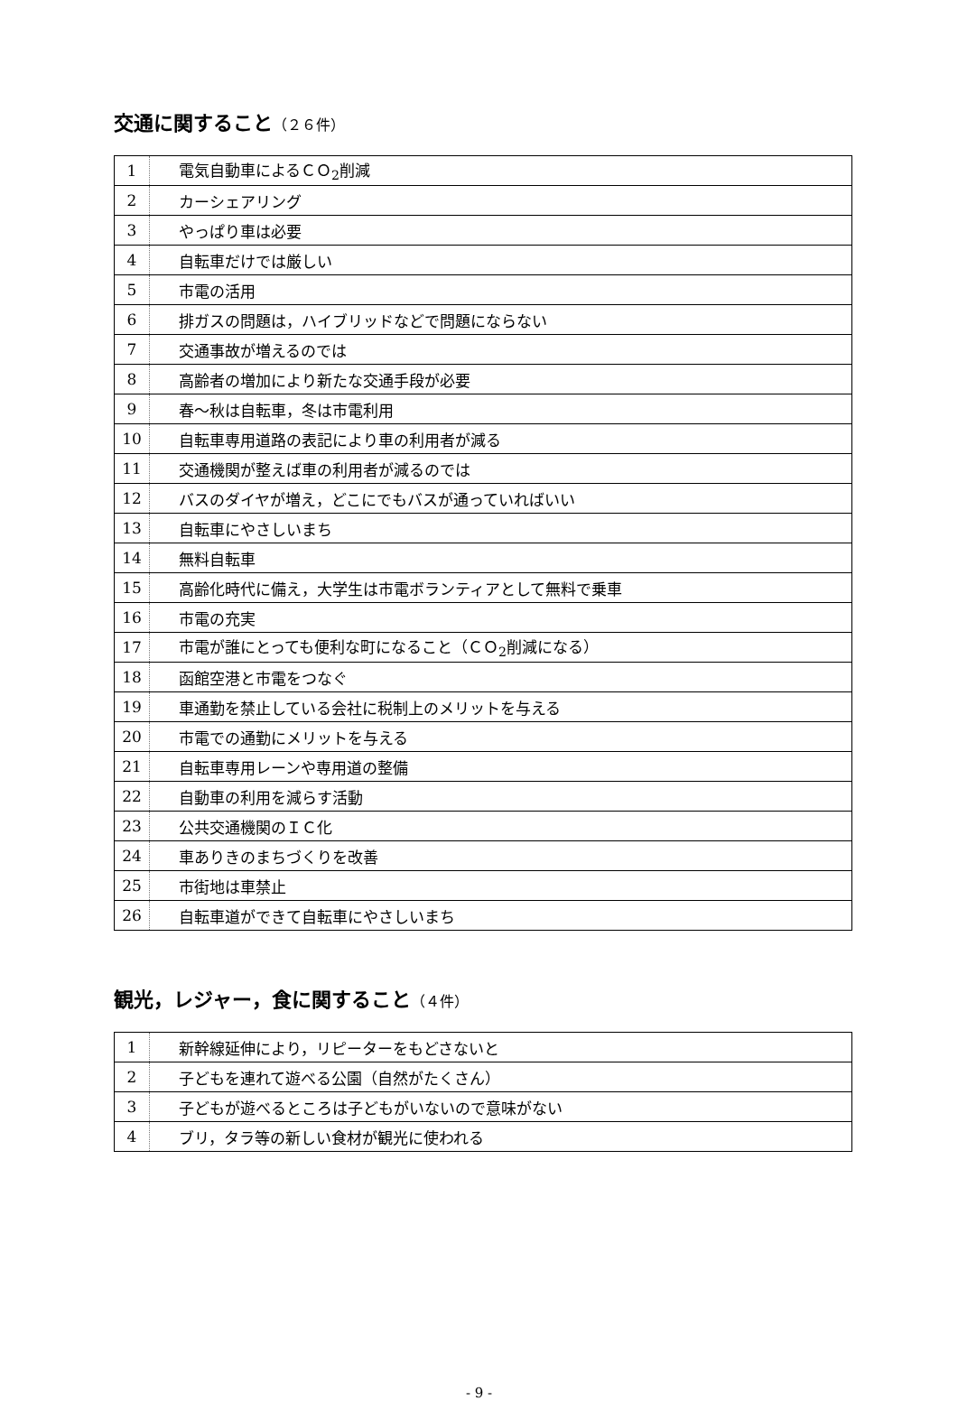交通に関すること（２６件）
| 1 | 電気自動車によるＣＯ<sub>2</sub>削減 |
| 2 | カーシェアリング |
| 3 | やっぱり車は必要 |
| 4 | 自転車だけでは厳しい |
| 5 | 市電の活用 |
| 6 | 排ガスの問題は，ハイブリッドなどで問題にならない |
| 7 | 交通事故が増えるのでは |
| 8 | 高齢者の増加により新たな交通手段が必要 |
| 9 | 春～秋は自転車，冬は市電利用 |
| 10 | 自転車専用道路の表記により車の利用者が減る |
| 11 | 交通機関が整えば車の利用者が減るのでは |
| 12 | バスのダイヤが増え，どこにでもバスが通っていればいい |
| 13 | 自転車にやさしいまち |
| 14 | 無料自転車 |
| 15 | 高齢化時代に備え，大学生は市電ボランティアとして無料で乗車 |
| 16 | 市電の充実 |
| 17 | 市電が誰にとっても便利な町になること（ＣＯ<sub>2</sub>削減になる） |
| 18 | 函館空港と市電をつなぐ |
| 19 | 車通勤を禁止している会社に税制上のメリットを与える |
| 20 | 市電での通勤にメリットを与える |
| 21 | 自転車専用レーンや専用道の整備 |
| 22 | 自動車の利用を減らす活動 |
| 23 | 公共交通機関のＩＣ化 |
| 24 | 車ありきのまちづくりを改善 |
| 25 | 市街地は車禁止 |
| 26 | 自転車道ができて自転車にやさしいまち |
観光，レジャー，食に関すること（４件）
| 1 | 新幹線延伸により，リピーターをもどさないと |
| 2 | 子どもを連れて遊べる公園（自然がたくさん） |
| 3 | 子どもが遊べるところは子どもがいないので意味がない |
| 4 | ブリ，タラ等の新しい食材が観光に使われる |
- 9 -